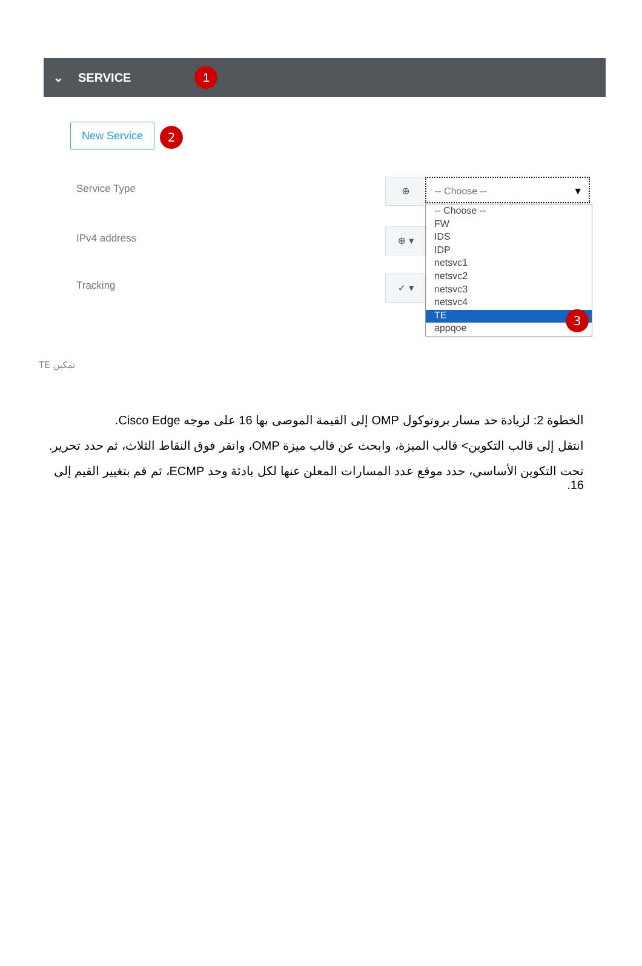⌄ SERVICE 1
New Service 2
Service Type
IPv4 address
Tracking
⊕
⊕ ▾
✓ ▾
-- Choose -- ▼
-- Choose --
FW
IDS
IDP
netsvc1
netsvc2
netsvc3
netsvc4
TE
appqoe
3
تمكين TE
الخطوة 2: لزيادة حد مسار بروتوكول OMP إلى القيمة الموصى بها 16 على موجه Cisco Edge.
انتقل إلى قالب التكوين> قالب الميزة، وابحث عن قالب ميزة OMP، وانقر فوق النقاط الثلاث، ثم حدد تحرير.
تحت التكوين الأساسي، حدد موقع عدد المسارات المعلن عنها لكل بادئة وحد ECMP، ثم قم بتغيير القيم إلى 16.